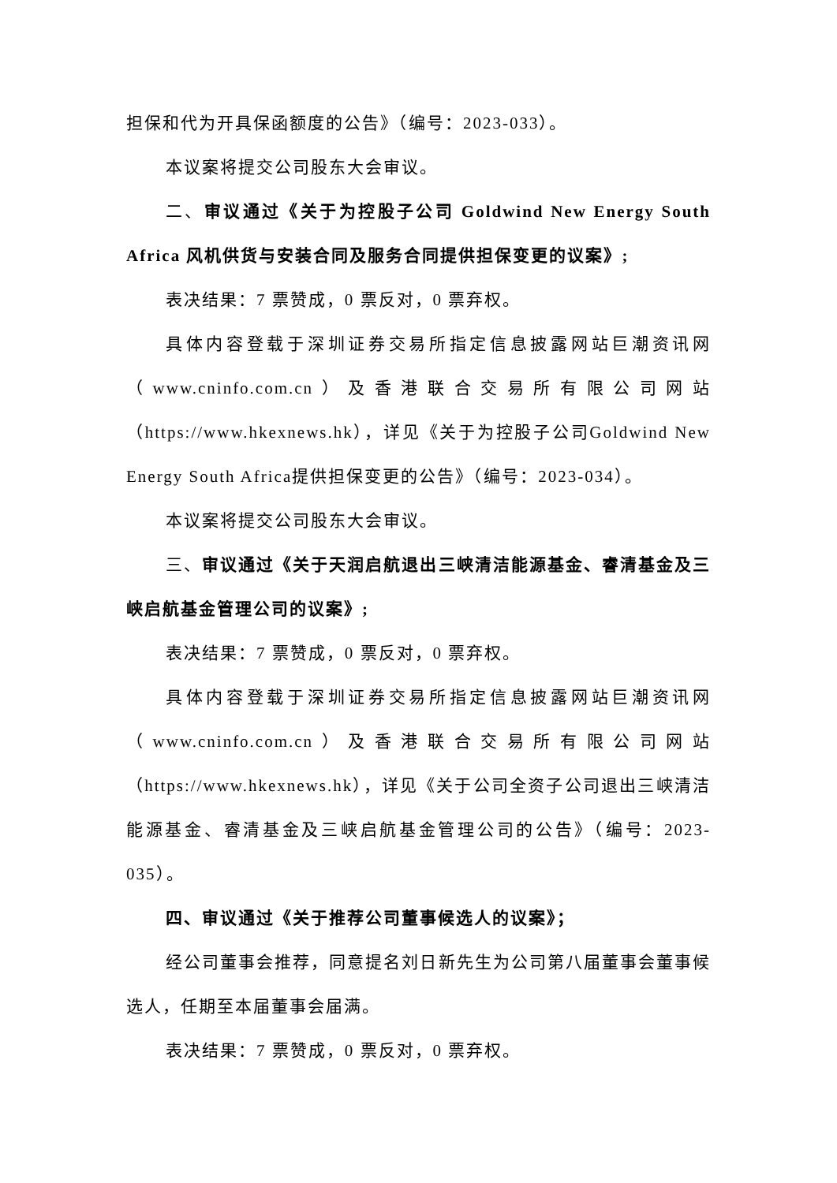担保和代为开具保函额度的公告》（编号：2023-033）。
本议案将提交公司股东大会审议。
二、审议通过《关于为控股子公司 Goldwind New Energy South Africa 风机供货与安装合同及服务合同提供担保变更的议案》;
表决结果：7 票赞成，0 票反对，0 票弃权。
具体内容登载于深圳证券交易所指定信息披露网站巨潮资讯网（www.cninfo.com.cn）及香港联合交易所有限公司网站（https://www.hkexnews.hk），详见《关于为控股子公司Goldwind New Energy South Africa提供担保变更的公告》（编号：2023-034）。
本议案将提交公司股东大会审议。
三、审议通过《关于天润启航退出三峡清洁能源基金、睿清基金及三峡启航基金管理公司的议案》;
表决结果：7 票赞成，0 票反对，0 票弃权。
具体内容登载于深圳证券交易所指定信息披露网站巨潮资讯网（www.cninfo.com.cn）及香港联合交易所有限公司网站（https://www.hkexnews.hk），详见《关于公司全资子公司退出三峡清洁能源基金、睿清基金及三峡启航基金管理公司的公告》（编号：2023-035）。
四、审议通过《关于推荐公司董事候选人的议案》；
经公司董事会推荐，同意提名刘日新先生为公司第八届董事会董事候选人，任期至本届董事会届满。
表决结果：7 票赞成，0 票反对，0 票弃权。